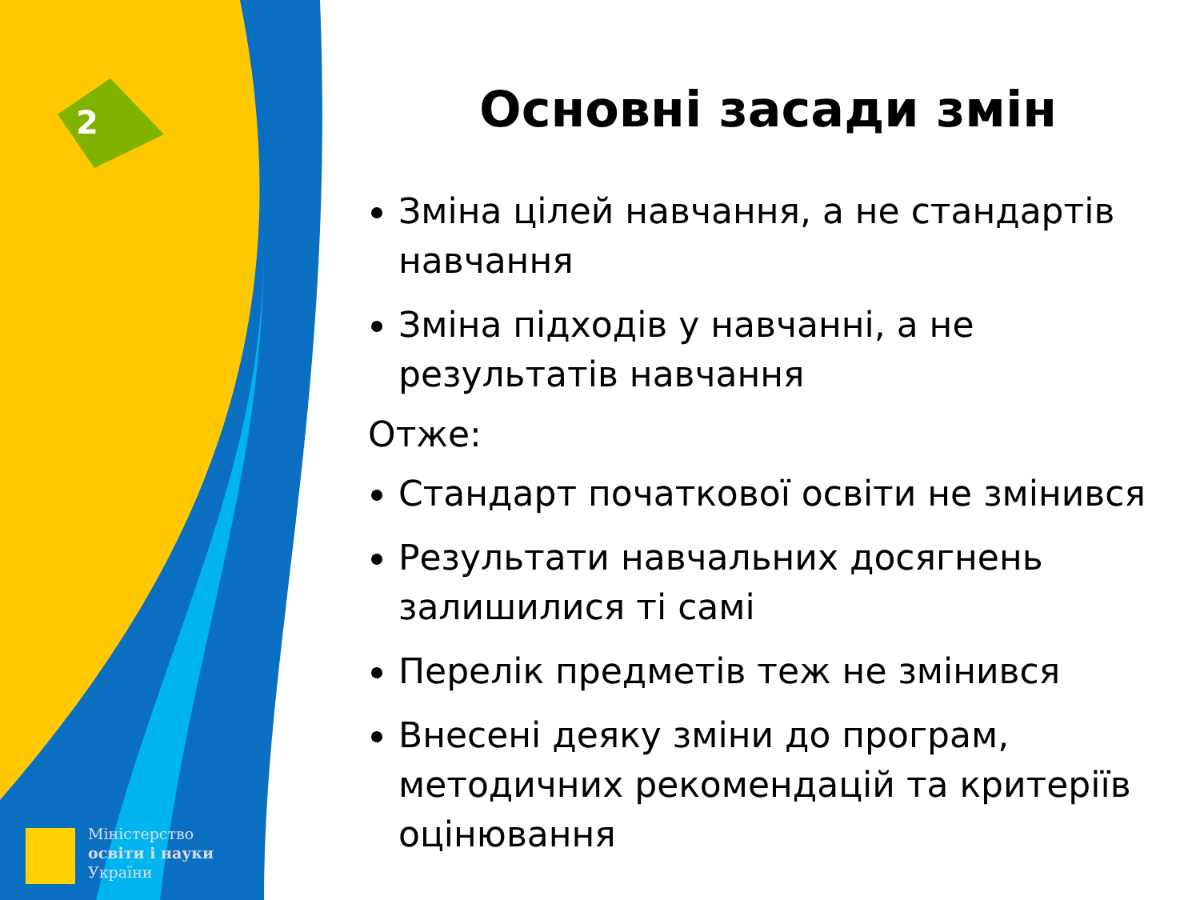2
Міністерство
освіти і науки
України
Основні засади змін
Зміна цілей навчання, а не стандартів навчання
Зміна підходів у навчанні, а не результатів навчання
Отже:
Стандарт початкової освіти не змінився
Результати навчальних досягнень залишилися ті самі
Перелік предметів теж не змінився
Внесені деяку зміни до програм, методичних рекомендацій та критеріїв оцінювання